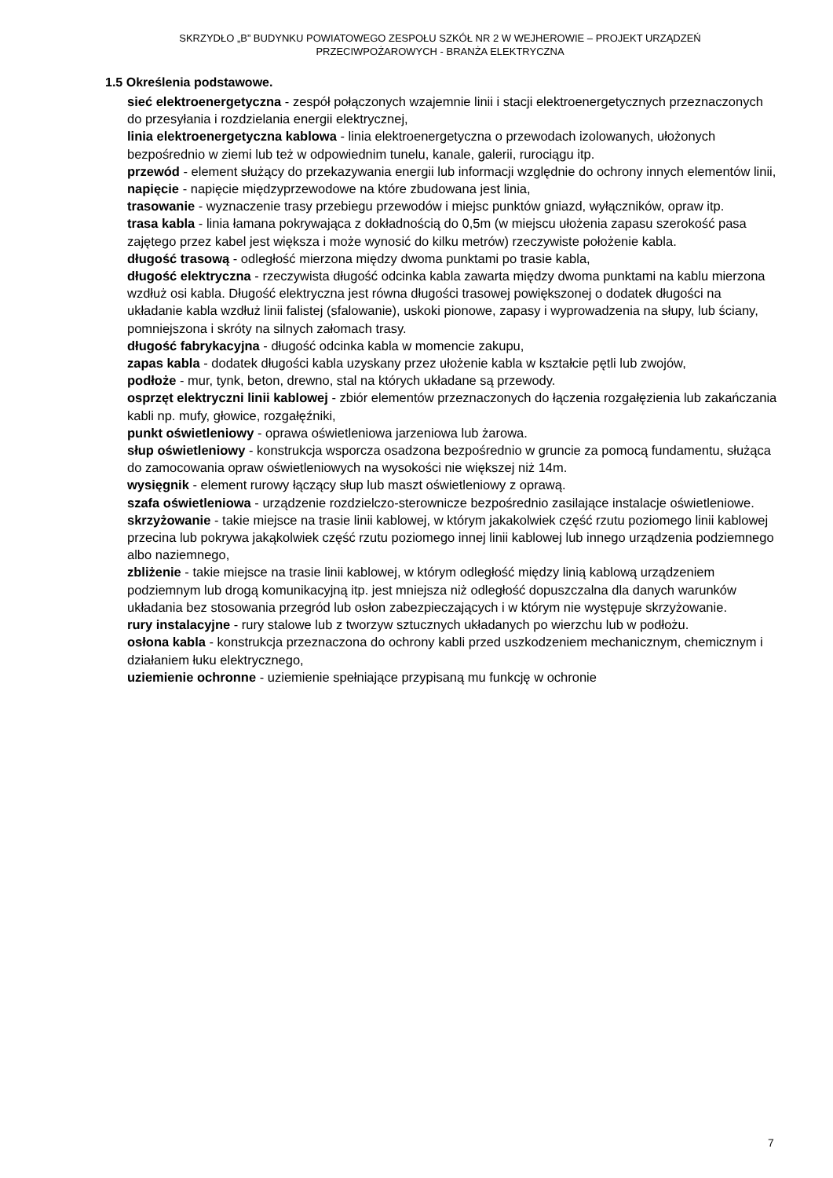SKRZYDŁO „B” BUDYNKU POWIATOWEGO ZESPOŁU SZKÓŁ NR 2 W WEJHEROWIE – PROJEKT URZĄDZEŃ
PRZECIWPOŻAROWYCH - BRANŻA ELEKTRYCZNA
1.5 Określenia podstawowe.
sieć elektroenergetyczna - zespół połączonych wzajemnie linii i stacji elektroenergetycznych przeznaczonych do przesyłania i rozdzielania energii elektrycznej,
linia elektroenergetyczna kablowa - linia elektroenergetyczna o przewodach izolowanych, ułożonych bezpośrednio w ziemi lub też w odpowiednim tunelu, kanale, galerii, rurociągu itp.
przewód - element służący do przekazywania energii lub informacji względnie do ochrony innych elementów linii,
napięcie - napięcie międzyprzewodowe na które zbudowana jest linia,
trasowanie - wyznaczenie trasy przebiegu przewodów i miejsc punktów gniazd, wyłączników, opraw itp.
trasa kabla - linia łamana pokrywająca z dokładnością do 0,5m (w miejscu ułożenia zapasu szerokość pasa zajętego przez kabel jest większa i może wynosić do kilku metrów) rzeczywiste położenie kabla.
długość trasową - odległość mierzona między dwoma punktami po trasie kabla,
długość elektryczna - rzeczywista długość odcinka kabla zawarta między dwoma punktami na kablu mierzona wzdłuż osi kabla. Długość elektryczna jest równa długości trasowej powiększonej o dodatek długości na układanie kabla wzdłuż linii falistej (sfalowanie), uskoki pionowe, zapasy i wyprowadzenia na słupy, lub ściany, pomniejszona i skróty na silnych załomach trasy.
długość fabrykacyjna - długość odcinka kabla w momencie zakupu,
zapas kabla - dodatek długości kabla uzyskany przez ułożenie kabla w kształcie pętli lub zwojów,
podłoże - mur, tynk, beton, drewno, stal na których układane są przewody.
osprzęt elektryczni linii kablowej - zbiór elementów przeznaczonych do łączenia rozgałęzienia lub zakańczania kabli np. mufy, głowice, rozgałęźniki,
punkt oświetleniowy - oprawa oświetleniowa jarzeniowa lub żarowa.
słup oświetleniowy - konstrukcja wsporcza osadzona bezpośrednio w gruncie za pomocą fundamentu, służąca do zamocowania opraw oświetleniowych na wysokości nie większej niż 14m.
wysięgnik - element rurowy łączący słup lub maszt oświetleniowy z oprawą.
szafa oświetleniowa - urządzenie rozdzielczo-sterownicze bezpośrednio zasilające instalacje oświetleniowe.
skrzyżowanie - takie miejsce na trasie linii kablowej, w którym jakakolwiek część rzutu poziomego linii kablowej przecina lub pokrywa jakąkolwiek część rzutu poziomego innej linii kablowej lub innego urządzenia podziemnego albo naziemnego,
zbliżenie - takie miejsce na trasie linii kablowej, w którym odległość między linią kablową urządzeniem podziemnym lub drogą komunikacyjną itp. jest mniejsza niż odległość dopuszczalna dla danych warunków układania bez stosowania przegród lub osłon zabezpieczających i w którym nie występuje skrzyżowanie.
rury instalacyjne - rury stalowe lub z tworzyw sztucznych układanych po wierzchu lub w podłożu.
osłona kabla - konstrukcja przeznaczona do ochrony kabli przed uszkodzeniem mechanicznym, chemicznym i działaniem łuku elektrycznego,
uziemienie ochronne - uziemienie spełniające przypisaną mu funkcję w ochronie
7